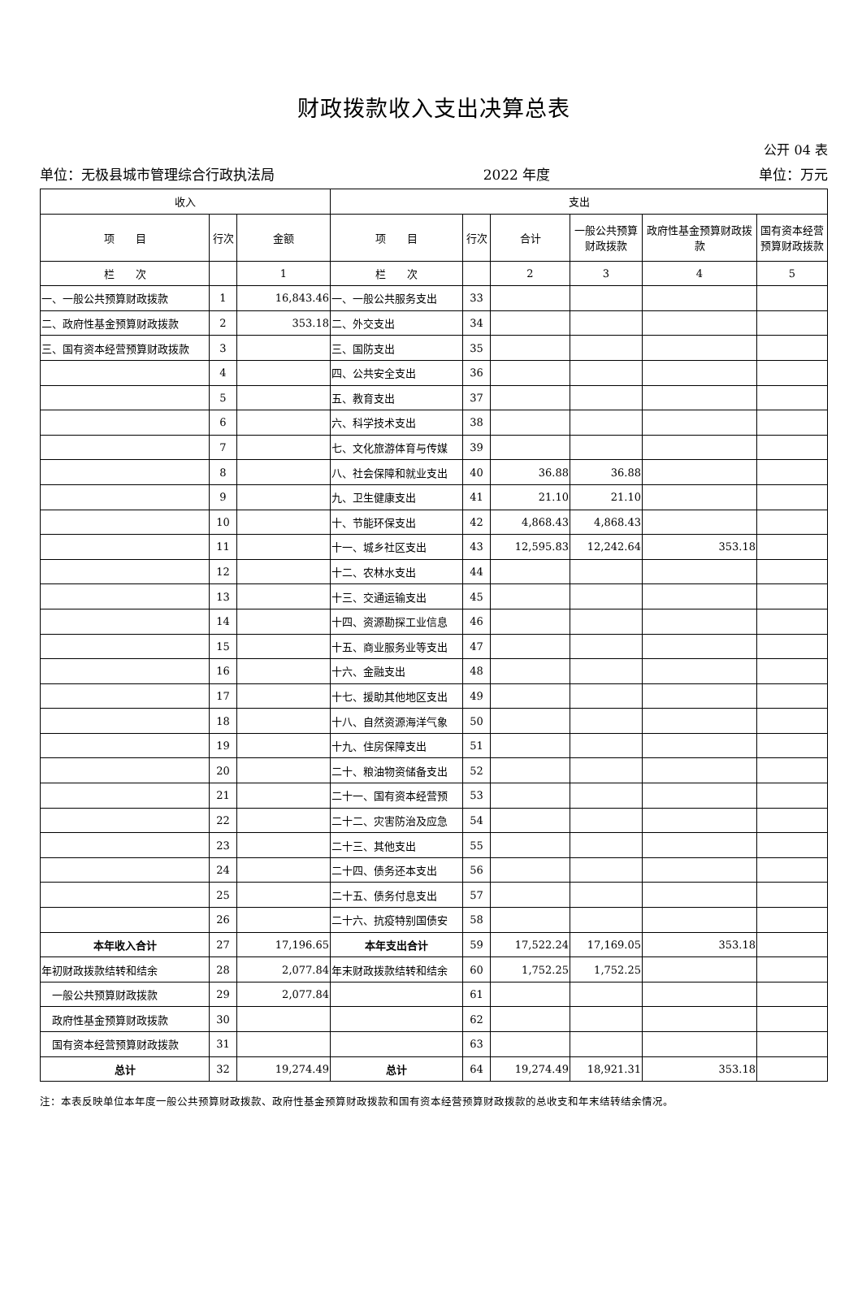财政拨款收入支出决算总表
公开 04 表
单位：无极县城市管理综合行政执法局 2022 年度 单位：万元
| 收入 | | | 支出 | | | | | |
| --- | --- | --- | --- | --- | --- | --- | --- | --- |
| 项 目 | 行次 | 金额 | 项 目 | 行次 | 合计 | 一般公共预算财政拨款 | 政府性基金预算财政拨款 | 国有资本经营预算财政拨款 |
| 栏 次 | | 1 | 栏 次 | | 2 | 3 | 4 | 5 |
| 一、一般公共预算财政拨款 | 1 | 16,843.46 | 一、一般公共服务支出 | 33 | | | | |
| 二、政府性基金预算财政拨款 | 2 | 353.18 | 二、外交支出 | 34 | | | | |
| 三、国有资本经营预算财政拨款 | 3 | | 三、国防支出 | 35 | | | | |
| | 4 | | 四、公共安全支出 | 36 | | | | |
| | 5 | | 五、教育支出 | 37 | | | | |
| | 6 | | 六、科学技术支出 | 38 | | | | |
| | 7 | | 七、文化旅游体育与传媒 | 39 | | | | |
| | 8 | | 八、社会保障和就业支出 | 40 | 36.88 | 36.88 | | |
| | 9 | | 九、卫生健康支出 | 41 | 21.10 | 21.10 | | |
| | 10 | | 十、节能环保支出 | 42 | 4,868.43 | 4,868.43 | | |
| | 11 | | 十一、城乡社区支出 | 43 | 12,595.83 | 12,242.64 | 353.18 | |
| | 12 | | 十二、农林水支出 | 44 | | | | |
| | 13 | | 十三、交通运输支出 | 45 | | | | |
| | 14 | | 十四、资源勘探工业信息 | 46 | | | | |
| | 15 | | 十五、商业服务业等支出 | 47 | | | | |
| | 16 | | 十六、金融支出 | 48 | | | | |
| | 17 | | 十七、援助其他地区支出 | 49 | | | | |
| | 18 | | 十八、自然资源海洋气象 | 50 | | | | |
| | 19 | | 十九、住房保障支出 | 51 | | | | |
| | 20 | | 二十、粮油物资储备支出 | 52 | | | | |
| | 21 | | 二十一、国有资本经营预 | 53 | | | | |
| | 22 | | 二十二、灾害防治及应急 | 54 | | | | |
| | 23 | | 二十三、其他支出 | 55 | | | | |
| | 24 | | 二十四、债务还本支出 | 56 | | | | |
| | 25 | | 二十五、债务付息支出 | 57 | | | | |
| | 26 | | 二十六、抗疫特别国债安 | 58 | | | | |
| 本年收入合计 | 27 | 17,196.65 | 本年支出合计 | 59 | 17,522.24 | 17,169.05 | 353.18 | |
| 年初财政拨款结转和结余 | 28 | 2,077.84 | 年末财政拨款结转和结余 | 60 | 1,752.25 | 1,752.25 | | |
| 一般公共预算财政拨款 | 29 | 2,077.84 | | 61 | | | | |
| 政府性基金预算财政拨款 | 30 | | | 62 | | | | |
| 国有资本经营预算财政拨款 | 31 | | | 63 | | | | |
| 总计 | 32 | 19,274.49 | 总计 | 64 | 19,274.49 | 18,921.31 | 353.18 | |
注：本表反映单位本年度一般公共预算财政拨款、政府性基金预算财政拨款和国有资本经营预算财政拨款的总收支和年末结转结余情况。